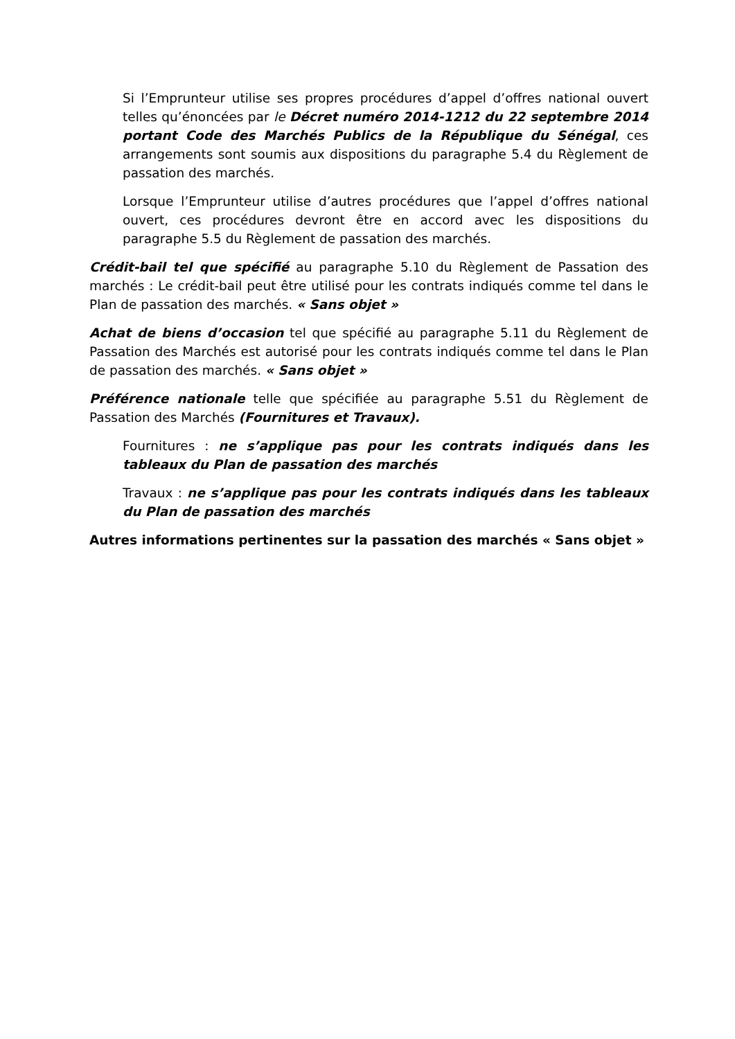Si l’Emprunteur utilise ses propres procédures d’appel d’offres national ouvert telles qu’énoncées par le Décret numéro 2014-1212 du 22 septembre 2014 portant Code des Marchés Publics de la République du Sénégal, ces arrangements sont soumis aux dispositions du paragraphe 5.4 du Règlement de passation des marchés.
Lorsque l’Emprunteur utilise d’autres procédures que l’appel d’offres national ouvert, ces procédures devront être en accord avec les dispositions du paragraphe 5.5 du Règlement de passation des marchés.
Crédit-bail tel que spécifié au paragraphe 5.10 du Règlement de Passation des marchés : Le crédit-bail peut être utilisé pour les contrats indiqués comme tel dans le Plan de passation des marchés. « Sans objet »
Achat de biens d’occasion tel que spécifié au paragraphe 5.11 du Règlement de Passation des Marchés est autorisé pour les contrats indiqués comme tel dans le Plan de passation des marchés. « Sans objet »
Préférence nationale telle que spécifiée au paragraphe 5.51 du Règlement de Passation des Marchés (Fournitures et Travaux).
Fournitures : ne s’applique pas pour les contrats indiqués dans les tableaux du Plan de passation des marchés
Travaux : ne s’applique pas pour les contrats indiqués dans les tableaux du Plan de passation des marchés
Autres informations pertinentes sur la passation des marchés « Sans objet »